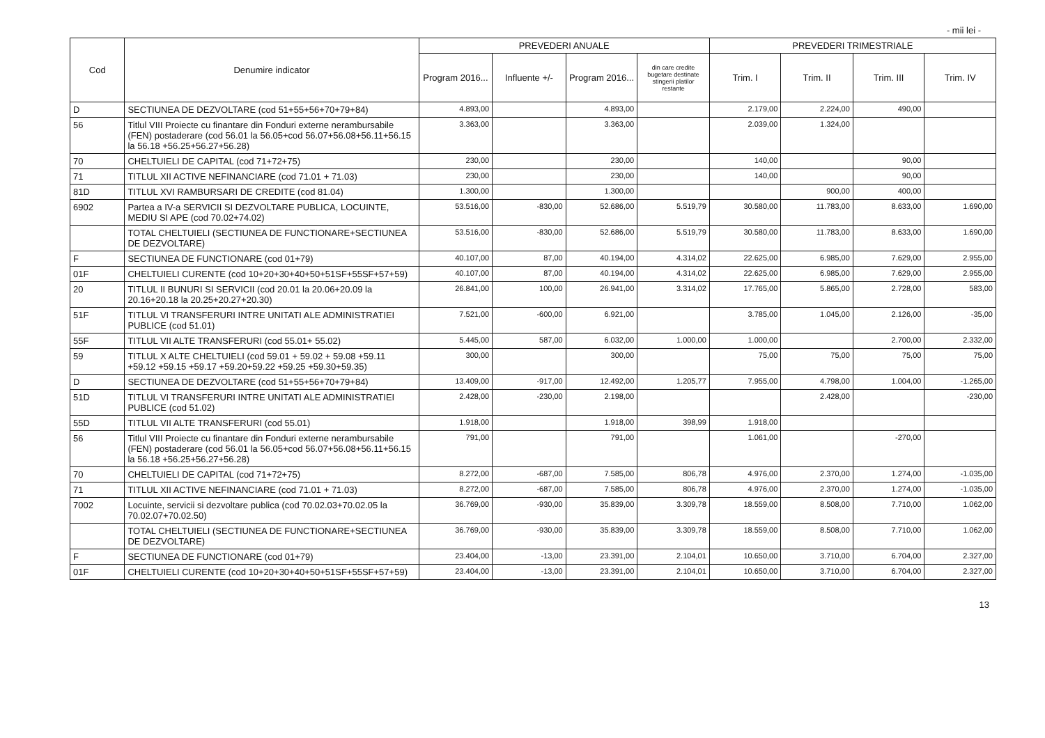- mii lei -
| Cod | Denumire indicator | PREVEDERI ANUALE | | | | PREVEDERI TRIMESTRIALE | | | |
| --- | --- | --- | --- | --- | --- | --- | --- | --- | --- |
| | | Program 2016... | Influente +/- | Program 2016... | din care credite bugetare destinate stingerii platilor restante | Trim. I | Trim. II | Trim. III | Trim. IV |
| D | SECTIUNEA DE DEZVOLTARE (cod 51+55+56+70+79+84) | 4.893,00 | | 4.893,00 | | 2.179,00 | 2.224,00 | 490,00 | |
| 56 | Titlul VIII Proiecte cu finantare din Fonduri externe nerambursabile (FEN) postaderare (cod 56.01 la 56.05+cod 56.07+56.08+56.11+56.15 la 56.18 +56.25+56.27+56.28) | 3.363,00 | | 3.363,00 | | 2.039,00 | 1.324,00 | | |
| 70 | CHELTUIELI DE CAPITAL (cod 71+72+75) | 230,00 | | 230,00 | | 140,00 | | 90,00 | |
| 71 | TITLUL XII ACTIVE NEFINANCIARE (cod 71.01 + 71.03) | 230,00 | | 230,00 | | 140,00 | | 90,00 | |
| 81D | TITLUL XVI RAMBURSARI DE CREDITE (cod 81.04) | 1.300,00 | | 1.300,00 | | | 900,00 | 400,00 | |
| 6902 | Partea a IV-a SERVICII SI DEZVOLTARE PUBLICA, LOCUINTE, MEDIU SI APE (cod 70.02+74.02) | 53.516,00 | -830,00 | 52.686,00 | 5.519,79 | 30.580,00 | 11.783,00 | 8.633,00 | 1.690,00 |
| | TOTAL CHELTUIELI (SECTIUNEA DE FUNCTIONARE+SECTIUNEA DE DEZVOLTARE) | 53.516,00 | -830,00 | 52.686,00 | 5.519,79 | 30.580,00 | 11.783,00 | 8.633,00 | 1.690,00 |
| F | SECTIUNEA DE FUNCTIONARE (cod 01+79) | 40.107,00 | 87,00 | 40.194,00 | 4.314,02 | 22.625,00 | 6.985,00 | 7.629,00 | 2.955,00 |
| 01F | CHELTUIELI CURENTE (cod 10+20+30+40+50+51SF+55SF+57+59) | 40.107,00 | 87,00 | 40.194,00 | 4.314,02 | 22.625,00 | 6.985,00 | 7.629,00 | 2.955,00 |
| 20 | TITLUL II BUNURI SI SERVICII (cod 20.01 la 20.06+20.09 la 20.16+20.18 la 20.25+20.27+20.30) | 26.841,00 | 100,00 | 26.941,00 | 3.314,02 | 17.765,00 | 5.865,00 | 2.728,00 | 583,00 |
| 51F | TITLUL VI TRANSFERURI INTRE UNITATI ALE ADMINISTRATIEI PUBLICE (cod 51.01) | 7.521,00 | -600,00 | 6.921,00 | | 3.785,00 | 1.045,00 | 2.126,00 | -35,00 |
| 55F | TITLUL VII ALTE TRANSFERURI (cod 55.01+ 55.02) | 5.445,00 | 587,00 | 6.032,00 | 1.000,00 | 1.000,00 | | 2.700,00 | 2.332,00 |
| 59 | TITLUL X ALTE CHELTUIELI (cod 59.01 + 59.02 + 59.08 +59.11 +59.12 +59.15 +59.17 +59.20+59.22 +59.25 +59.30+59.35) | 300,00 | | 300,00 | | 75,00 | 75,00 | 75,00 | 75,00 |
| D | SECTIUNEA DE DEZVOLTARE (cod 51+55+56+70+79+84) | 13.409,00 | -917,00 | 12.492,00 | 1.205,77 | 7.955,00 | 4.798,00 | 1.004,00 | -1.265,00 |
| 51D | TITLUL VI TRANSFERURI INTRE UNITATI ALE ADMINISTRATIEI PUBLICE (cod 51.02) | 2.428,00 | -230,00 | 2.198,00 | | | 2.428,00 | | -230,00 |
| 55D | TITLUL VII ALTE TRANSFERURI (cod 55.01) | 1.918,00 | | 1.918,00 | 398,99 | 1.918,00 | | | |
| 56 | Titlul VIII Proiecte cu finantare din Fonduri externe nerambursabile (FEN) postaderare (cod 56.01 la 56.05+cod 56.07+56.08+56.11+56.15 la 56.18 +56.25+56.27+56.28) | 791,00 | | 791,00 | | 1.061,00 | | -270,00 | |
| 70 | CHELTUIELI DE CAPITAL (cod 71+72+75) | 8.272,00 | -687,00 | 7.585,00 | 806,78 | 4.976,00 | 2.370,00 | 1.274,00 | -1.035,00 |
| 71 | TITLUL XII ACTIVE NEFINANCIARE (cod 71.01 + 71.03) | 8.272,00 | -687,00 | 7.585,00 | 806,78 | 4.976,00 | 2.370,00 | 1.274,00 | -1.035,00 |
| 7002 | Locuinte, servicii si dezvoltare publica (cod 70.02.03+70.02.05 la 70.02.07+70.02.50) | 36.769,00 | -930,00 | 35.839,00 | 3.309,78 | 18.559,00 | 8.508,00 | 7.710,00 | 1.062,00 |
| | TOTAL CHELTUIELI (SECTIUNEA DE FUNCTIONARE+SECTIUNEA DE DEZVOLTARE) | 36.769,00 | -930,00 | 35.839,00 | 3.309,78 | 18.559,00 | 8.508,00 | 7.710,00 | 1.062,00 |
| F | SECTIUNEA DE FUNCTIONARE (cod 01+79) | 23.404,00 | -13,00 | 23.391,00 | 2.104,01 | 10.650,00 | 3.710,00 | 6.704,00 | 2.327,00 |
| 01F | CHELTUIELI CURENTE (cod 10+20+30+40+50+51SF+55SF+57+59) | 23.404,00 | -13,00 | 23.391,00 | 2.104,01 | 10.650,00 | 3.710,00 | 6.704,00 | 2.327,00 |
13